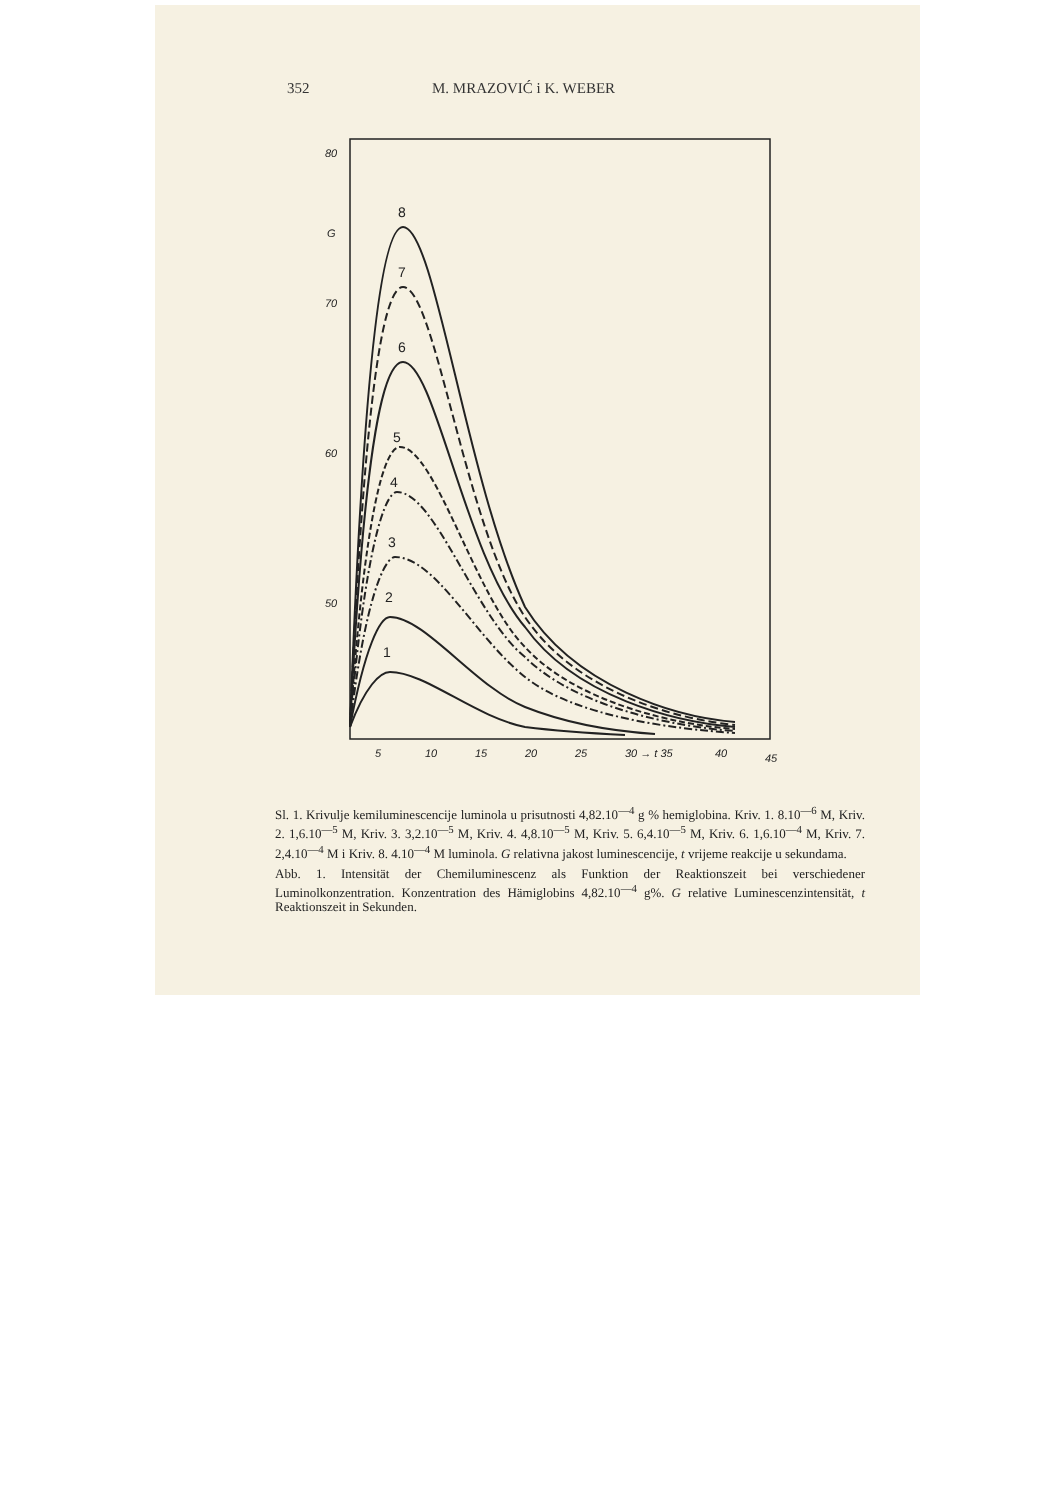352 M. MRAZOVIĆ i K. WEBER
80
70
60
50
G
5
10
15
20
25
30 → t 35
40
45
8
7
6
5
4
3
2
1
Sl. 1. Krivulje kemiluminescencije luminola u prisutnosti 4,82.10<sup>—4</sup> g % hemiglobina. Kriv. 1. 8.10<sup>—6</sup> M, Kriv. 2. 1,6.10<sup>—5</sup> M, Kriv. 3. 3,2.10<sup>—5</sup> M, Kriv. 4. 4,8.10<sup>—5</sup> M, Kriv. 5. 6,4.10<sup>—5</sup> M, Kriv. 6. 1,6.10<sup>—4</sup> M, Kriv. 7. 2,4.10<sup>—4</sup> M i Kriv. 8. 4.10<sup>—4</sup> M luminola. G relativna jakost luminescencije, t vrijeme reakcije u sekundama.
Abb. 1. Intensität der Chemiluminescenz als Funktion der Reaktionszeit bei verschiedener Luminolkonzentration. Konzentration des Hämiglobins 4,82.10<sup>—4</sup> g%. G relative Luminescenzintensität, t Reaktionszeit in Sekunden.